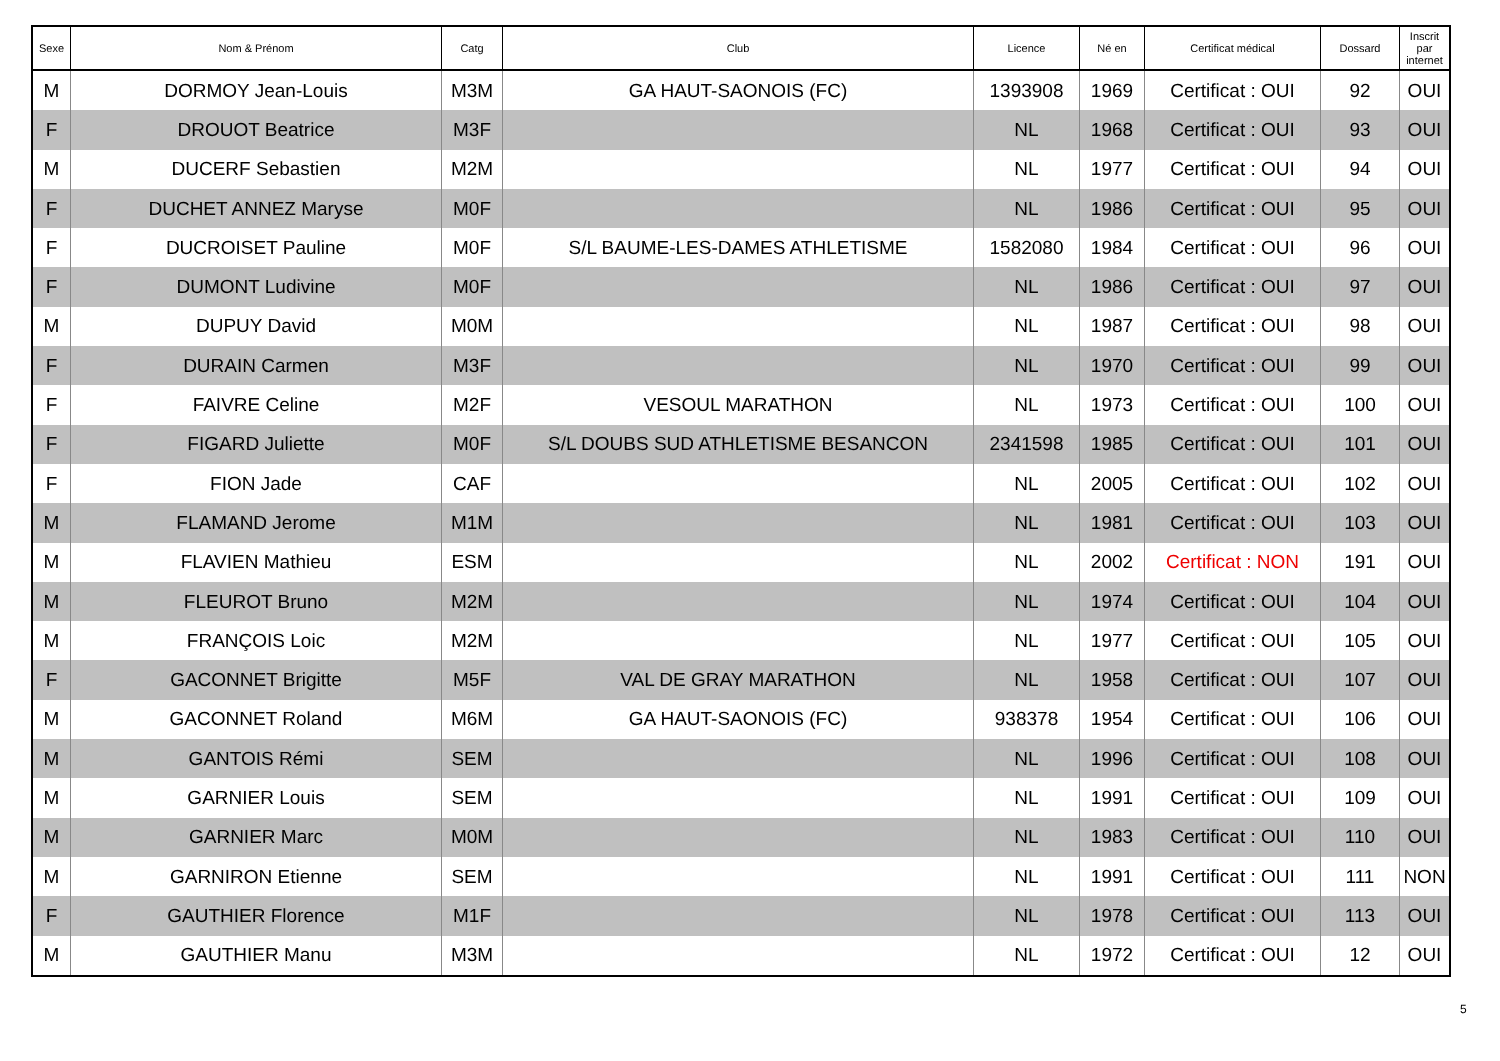| Sexe | Nom & Prénom | Catg | Club | Licence | Né en | Certificat médical | Dossard | Inscrit par internet |
| --- | --- | --- | --- | --- | --- | --- | --- | --- |
| M | DORMOY Jean-Louis | M3M | GA HAUT-SAONOIS (FC) | 1393908 | 1969 | Certificat : OUI | 92 | OUI |
| F | DROUOT Beatrice | M3F | | NL | 1968 | Certificat : OUI | 93 | OUI |
| M | DUCERF Sebastien | M2M | | NL | 1977 | Certificat : OUI | 94 | OUI |
| F | DUCHET ANNEZ Maryse | M0F | | NL | 1986 | Certificat : OUI | 95 | OUI |
| F | DUCROISET Pauline | M0F | S/L BAUME-LES-DAMES ATHLETISME | 1582080 | 1984 | Certificat : OUI | 96 | OUI |
| F | DUMONT Ludivine | M0F | | NL | 1986 | Certificat : OUI | 97 | OUI |
| M | DUPUY David | M0M | | NL | 1987 | Certificat : OUI | 98 | OUI |
| F | DURAIN Carmen | M3F | | NL | 1970 | Certificat : OUI | 99 | OUI |
| F | FAIVRE Celine | M2F | VESOUL MARATHON | NL | 1973 | Certificat : OUI | 100 | OUI |
| F | FIGARD Juliette | M0F | S/L DOUBS SUD ATHLETISME BESANCON | 2341598 | 1985 | Certificat : OUI | 101 | OUI |
| F | FION Jade | CAF | | NL | 2005 | Certificat : OUI | 102 | OUI |
| M | FLAMAND Jerome | M1M | | NL | 1981 | Certificat : OUI | 103 | OUI |
| M | FLAVIEN Mathieu | ESM | | NL | 2002 | Certificat : NON | 191 | OUI |
| M | FLEUROT Bruno | M2M | | NL | 1974 | Certificat : OUI | 104 | OUI |
| M | FRANÇOIS Loic | M2M | | NL | 1977 | Certificat : OUI | 105 | OUI |
| F | GACONNET Brigitte | M5F | VAL DE GRAY MARATHON | NL | 1958 | Certificat : OUI | 107 | OUI |
| M | GACONNET Roland | M6M | GA HAUT-SAONOIS (FC) | 938378 | 1954 | Certificat : OUI | 106 | OUI |
| M | GANTOIS Rémi | SEM | | NL | 1996 | Certificat : OUI | 108 | OUI |
| M | GARNIER Louis | SEM | | NL | 1991 | Certificat : OUI | 109 | OUI |
| M | GARNIER Marc | M0M | | NL | 1983 | Certificat : OUI | 110 | OUI |
| M | GARNIRON Etienne | SEM | | NL | 1991 | Certificat : OUI | 111 | NON |
| F | GAUTHIER Florence | M1F | | NL | 1978 | Certificat : OUI | 113 | OUI |
| M | GAUTHIER Manu | M3M | | NL | 1972 | Certificat : OUI | 12 | OUI |
5